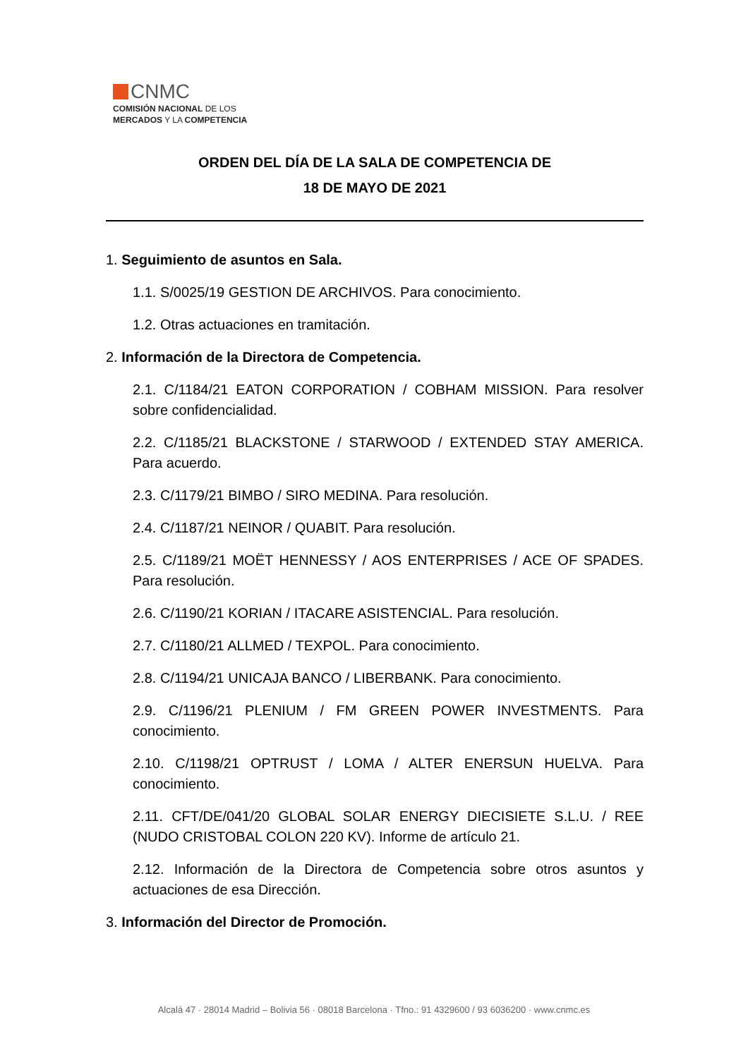CNMC
COMISIÓN NACIONAL DE LOS
MERCADOS Y LA COMPETENCIA
ORDEN DEL DÍA DE LA SALA DE COMPETENCIA DE
18 DE MAYO DE 2021
1. Seguimiento de asuntos en Sala.
1.1. S/0025/19 GESTION DE ARCHIVOS. Para conocimiento.
1.2. Otras actuaciones en tramitación.
2. Información de la Directora de Competencia.
2.1. C/1184/21 EATON CORPORATION / COBHAM MISSION. Para resolver sobre confidencialidad.
2.2. C/1185/21 BLACKSTONE / STARWOOD / EXTENDED STAY AMERICA. Para acuerdo.
2.3. C/1179/21 BIMBO / SIRO MEDINA. Para resolución.
2.4. C/1187/21 NEINOR / QUABIT. Para resolución.
2.5. C/1189/21 MOËT HENNESSY / AOS ENTERPRISES / ACE OF SPADES. Para resolución.
2.6. C/1190/21 KORIAN / ITACARE ASISTENCIAL. Para resolución.
2.7. C/1180/21 ALLMED / TEXPOL. Para conocimiento.
2.8. C/1194/21 UNICAJA BANCO / LIBERBANK. Para conocimiento.
2.9. C/1196/21 PLENIUM / FM GREEN POWER INVESTMENTS. Para conocimiento.
2.10. C/1198/21 OPTRUST / LOMA / ALTER ENERSUN HUELVA. Para conocimiento.
2.11. CFT/DE/041/20 GLOBAL SOLAR ENERGY DIECISIETE S.L.U. / REE (NUDO CRISTOBAL COLON 220 KV). Informe de artículo 21.
2.12. Información de la Directora de Competencia sobre otros asuntos y actuaciones de esa Dirección.
3. Información del Director de Promoción.
Alcalá 47 · 28014 Madrid – Bolivia 56 · 08018 Barcelona · Tfno.: 91 4329600 / 93 6036200 · www.cnmc.es